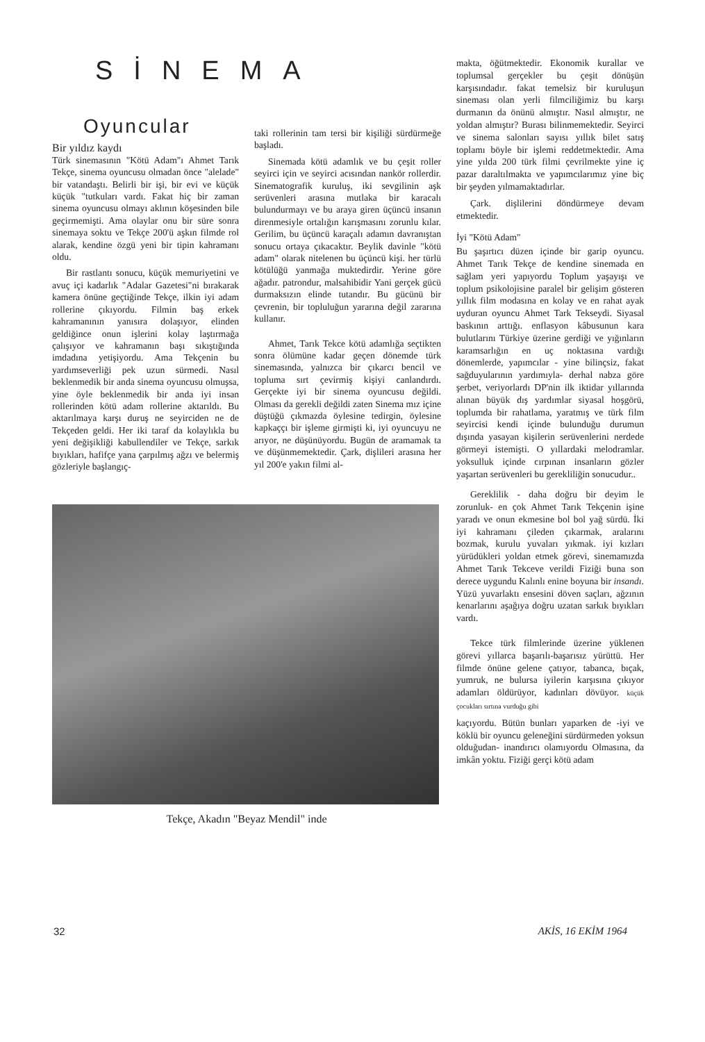SİNEMA
Oyuncular
Bir yıldız kaydı
Türk sinemasının "Kötü Adam"ı Ahmet Tarık Tekçe, sinema oyuncusu olmadan önce "alelade" bir vatandaştı. Belirli bir işi, bir evi ve küçük küçük "tutkuları vardı. Fakat hiç bir zaman sinema oyuncusu olmayı aklının köşesinden bile geçirmemişti. Ama olaylar onu bir süre sonra sinemaya soktu ve Tekçe 200'ü aşkın filmde rol alarak, kendine özgü yeni bir tipin kahramanı oldu.
Bir rastlantı sonucu, küçük memuriyetini ve avuç içi kadarlık "Adalar Gazetesi"ni bırakarak kamera önüne geçtiğinde Tekçe, ilkin iyi adam rollerine çıkıyordu. Filmin baş erkek kahramanının yanısıra dolaşıyor, elinden geldiğince onun işlerini kolay laştırmağa çalışıyor ve kahramanın başı sıkıştığında imdadına yetişiyordu. Ama Tekçenin bu yardımseverliği pek uzun sürmedi. Nasıl beklenmedik bir anda sinema oyuncusu olmuşsa, yine öyle beklenmedik bir anda iyi insan rollerinden kötü adam rollerine aktarıldı. Bu aktarılmaya karşı duruş ne seyirciden ne de Tekçeden geldi. Her iki taraf da kolaylıkla bu yeni değişikliği kabullendiler ve Tekçe, sarkık bıyıkları, hafifçe yana çarpılmış ağzı ve belermiş gözleriyle başlangıç-
taki rollerinin tam tersi bir kişiliği sürdürmeğe başladı.
Sinemada kötü adamlık ve bu çeşit roller seyirci için ve seyirci acısından nankör rollerdir. Sinematografik kuruluş, iki sevgilinin aşk serüvenleri arasına mutlaka bir karacalı bulundurmayı ve bu araya giren üçüncü insanın direnmesiyle ortalığın karışmasını zorunlu kılar. Gerilim, bu üçüncü karaçalı adamın davranıştan sonucu ortaya çıkacaktır. Beylik davinle "kötü adam" olarak nitelenen bu üçüncü kişi. her türlü kötülüğü yanmağa muktedirdir. Yerine göre ağadır. patrondur, malsahibidir Yani gerçek gücü durmaksızın elinde tutandır. Bu gücünü bir çevrenin, bir topluluğun yararına değil zararına kullanır.
Ahmet, Tarık Tekce kötü adamlığa seçtikten sonra ölümüne kadar geçen dönemde türk sinemasında, yalnızca bir çıkarcı bencil ve topluma sırt çevirmiş kişiyi canlandırdı. Gerçekte iyi bir sinema oyuncusu değildi. Olması da gerekli değildi zaten Sinema mız içine düştüğü çıkmazda öylesine tedirgin, öylesine kapkaççı bir işleme girmişti ki, iyi oyuncuyu ne arıyor, ne düşünüyordu. Bugün de aramamak ta ve düşünmemektedir. Çark, dişlileri arasına her yıl 200'e yakın filmi al-
Tekçe, Akadın "Beyaz Mendil" inde
makta, öğütmektedir. Ekonomik kurallar ve toplumsal gerçekler bu çeşit dönüşün karşısındadır. fakat temelsiz bir kuruluşun sineması olan yerli filmciliğimiz bu karşı durmanın da önünü almıştır. Nasıl almıştır, ne yoldan almıştır? Burası bilinmemektedir. Seyirci ve sinema salonları sayısı yıllık bilet satış toplamı böyle bir işlemi reddetmektedir. Ama yine yılda 200 türk filmi çevrilmekte yine iç pazar daraltılmakta ve yapımcılarımız yine biç bir şeyden yılmamaktadırlar.
Çark. dişlilerini döndürmeye devam etmektedir.
İyi "Kötü Adam"
Bu şaşırtıcı düzen içinde bir garip oyuncu. Ahmet Tarık Tekçe de kendine sinemada en sağlam yeri yapıyordu Toplum yaşayışı ve toplum psikolojisine paralel bir gelişim gösteren yıllık film modasına en kolay ve en rahat ayak uyduran oyuncu Ahmet Tark Tekseydi. Siyasal baskının arttığı. enflasyon kâbusunun kara bulutlarını Türkiye üzerine gerdiği ve yığınların karamsarlığın en uç noktasına vardığı dönemlerde, yapımcılar - yine bilinçsiz, fakat sağduyularının yardımıyla- derhal nabza göre şerbet, veriyorlardı DP'nin ilk iktidar yıllarında alınan büyük dış yardımlar siyasal hoşgörü, toplumda bir rahatlama, yaratmış ve türk film seyircisi kendi içinde bulunduğu durumun dışında yasayan kişilerin serüvenlerini nerdede görmeyi istemişti. O yıllardaki melodramlar. yoksulluk içinde cırpınan insanların gözler yaşartan serüvenleri bu gerekliliğin sonucudur..
Gereklilik - daha doğru bir deyim le zorunluk- en çok Ahmet Tarık Tekçenin işine yaradı ve onun ekmesine bol bol yağ sürdü. İki iyi kahramanı çileden çıkarmak, aralarını bozmak, kurulu yuvaları yıkmak. iyi kızları yürüdükleri yoldan etmek görevi, sinemamızda Ahmet Tarık Tekceve verildi Fiziği buna son derece uygundu Kalınlı enine boyuna bir insandı. Yüzü yuvarlaktı ensesini döven saçları, ağzının kenarlarını aşağıya doğru uzatan sarkık bıyıkları vardı.
Tekce türk filmlerinde üzerine yüklenen görevi yıllarca başarılı-başarısız yürüttü. Her filmde önüne gelene çatıyor, tabanca, bıçak, yumruk, ne bulursa iyilerin karşısına çıkıyor adamları öldürüyor, kadınları dövüyor. küçük çocukları sırtına vurduğu gibi
kaçıyordu. Bütün bunları yaparken de -iyi ve köklü bir oyuncu geleneğini sürdürmeden yoksun olduğudan- inandırıcı olamıyordu Olmasına, da imkân yoktu. Fiziği gerçi kötü adam
32 AKİS, 16 EKİM 1964